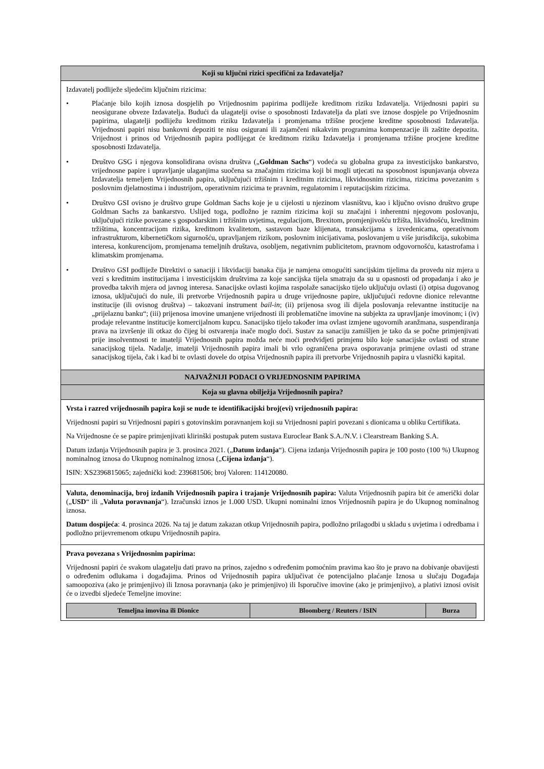Koji su ključni rizici specifični za Izdavatelja?
Izdavatelj podliježe sljedećim ključnim rizicima:
• Plaćanje bilo kojih iznosa dospjelih po Vrijednosnim papirima podliježe kreditnom riziku Izdavatelja. Vrijednosni papiri su neosigurane obveze Izdavatelja. Budući da ulagatelji ovise o sposobnosti Izdavatelja da plati sve iznose dospjele po Vrijednosnim papirima, ulagatelji podliježu kreditnom riziku Izdavatelja i promjenama tržišne procjene kreditne sposobnosti Izdavatelja. Vrijednosni papiri nisu bankovni depoziti te nisu osigurani ili zajamčeni nikakvim programima kompenzacije ili zaštite depozita. Vrijednost i prinos od Vrijednosnih papira podlijegat će kreditnom riziku Izdavatelja i promjenama tržišne procjene kreditne sposobnosti Izdavatelja.
• Društvo GSG i njegova konsolidirana ovisna društva („Goldman Sachs“) vodeća su globalna grupa za investicijsko bankarstvo, vrijednosne papire i upravljanje ulaganjima suočena sa značajnim rizicima koji bi mogli utjecati na sposobnost ispunjavanja obveza Izdavatelja temeljem Vrijednosnih papira, uključujući tržišnim i kreditnim rizicima, likvidnosnim rizicima, rizicima povezanim s poslovnim djelatnostima i industrijom, operativnim rizicima te pravnim, regulatornim i reputacijskim rizicima.
• Društvo GSI ovisno je društvo grupe Goldman Sachs koje je u cijelosti u njezinom vlasništvu, kao i ključno ovisno društvo grupe Goldman Sachs za bankarstvo. Uslijed toga, podložno je raznim rizicima koji su značajni i inherentni njegovom poslovanju, uključujući rizike povezane s gospodarskim i tržišnim uvjetima, regulacijom, Brexitom, promjenjivošću tržišta, likvidnošću, kreditnim tržištima, koncentracijom rizika, kreditnom kvalitetom, sastavom baze klijenata, transakcijama s izvedenicama, operativnom infrastrukturom, kibernetičkom sigurnošću, upravljanjem rizikom, poslovnim inicijativama, poslovanjem u više jurisdikcija, sukobima interesa, konkurencijom, promjenama temeljnih društava, osobljem, negativnim publicitetom, pravnom odgovornošću, katastrofama i klimatskim promjenama.
• Društvo GSI podliježe Direktivi o sanaciji i likvidaciji banaka čija je namjena omogućiti sancijskim tijelima da provedu niz mjera u vezi s kreditnim institucijama i investicijskim društvima za koje sancijska tijela smatraju da su u opasnosti od propadanja i ako je provedba takvih mjera od javnog interesa. Sanacijske ovlasti kojima raspolaže sanacijsko tijelo uključuju ovlasti (i) otpisa dugovanog iznosa, uključujući do nule, ili pretvorbe Vrijednosnih papira u druge vrijednosne papire, uključujući redovne dionice relevantne institucije (ili ovisnog društva) – takozvani instrument bail-in; (ii) prijenosa svog ili dijela poslovanja relevantne institucije na „prijelaznu banku“; (iii) prijenosa imovine umanjene vrijednosti ili problematične imovine na subjekta za upravljanje imovinom; i (iv) prodaje relevantne institucije komercijalnom kupcu. Sanacijsko tijelo također ima ovlast izmjene ugovornih aranžmana, suspendiranja prava na izvršenje ili otkaz do čijeg bi ostvarenja inače moglo doći. Sustav za sanaciju zamišljen je tako da se počne primjenjivati prije insolventnosti te imatelji Vrijednosnih papira možda neće moći predvidjeti primjenu bilo koje sanacijske ovlasti od strane sanacijskog tijela. Nadalje, imatelji Vrijednosnih papira imali bi vrlo ograničena prava osporavanja primjene ovlasti od strane sanacijskog tijela, čak i kad bi te ovlasti dovele do otpisa Vrijednosnih papira ili pretvorbe Vrijednosnih papira u vlasnički kapital.
NAJVAŽNIJI PODACI O VRIJEDNOSNIM PAPIRIMA
Koja su glavna obilježja Vrijednosnih papira?
Vrsta i razred vrijednosnih papira koji se nude te identifikacijski broj(evi) vrijednosnih papira:
Vrijednosni papiri su Vrijednosni papiri s gotovinskim poravnanjem koji su Vrijednosni papiri povezani s dionicama u obliku Certifikata.
Na Vrijednosne će se papire primjenjivati klirinški postupak putem sustava Euroclear Bank S.A./N.V. i Clearstream Banking S.A.
Datum izdanja Vrijednosnih papira je 3. prosinca 2021. („Datum izdanja“). Cijena izdanja Vrijednosnih papira je 100 posto (100 %) Ukupnog nominalnog iznosa do Ukupnog nominalnog iznosa („Cijena izdanja“).
ISIN: XS2396815065; zajednički kod: 239681506; broj Valoren: 114120080.
Valuta, denominacija, broj izdanih Vrijednosnih papira i trajanje Vrijednosnih papira: Valuta Vrijednosnih papira bit će američki dolar („USD“ ili „Valuta poravnanja“). Izračunski iznos je 1.000 USD. Ukupni nominalni iznos Vrijednosnih papira je do Ukupnog nominalnog iznosa.
Datum dospijeća: 4. prosinca 2026. Na taj je datum zakazan otkup Vrijednosnih papira, podložno prilagodbi u skladu s uvjetima i odredbama i podložno prijevremenom otkupu Vrijednosnih papira.
Prava povezana s Vrijednosnim papirima:
Vrijednosni papiri će svakom ulagatelju dati pravo na prinos, zajedno s određenim pomoćnim pravima kao što je pravo na dobivanje obavijesti o određenim odlukama i događajima. Prinos od Vrijednosnih papira uključivat će potencijalno plaćanje Iznosa u slučaju Događaja samoopoziva (ako je primjenjivo) ili Iznosa poravnanja (ako je primjenjivo) ili Isporučive imovine (ako je primjenjivo), a plativi iznosi ovisit će o izvedbi sljedeće Temeljne imovine:
| Temeljna imovina ili Dionice | Bloomberg / Reuters / ISIN | Burza |
| --- | --- | --- |